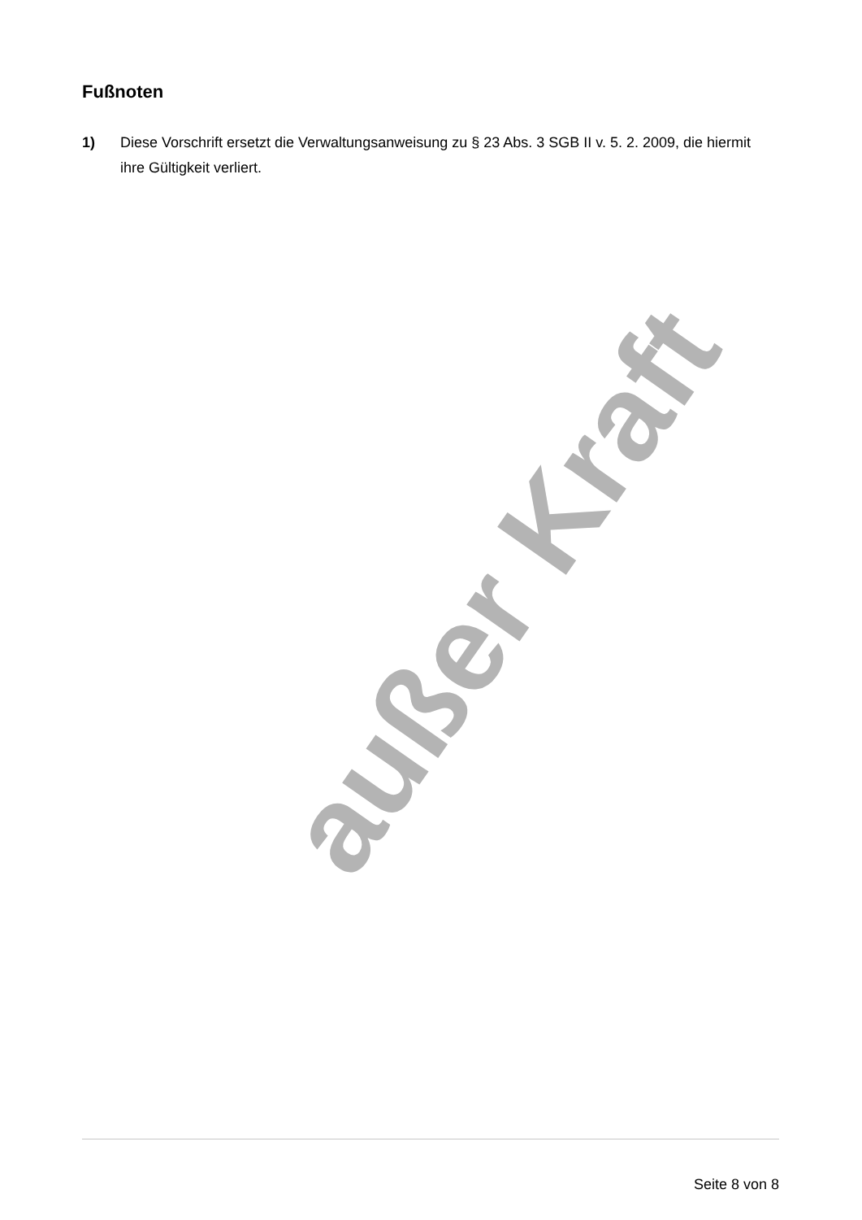Fußnoten
1) Diese Vorschrift ersetzt die Verwaltungsanweisung zu § 23 Abs. 3 SGB II v. 5. 2. 2009, die hiermit ihre Gültigkeit verliert.
außer Kraft
Seite 8 von 8